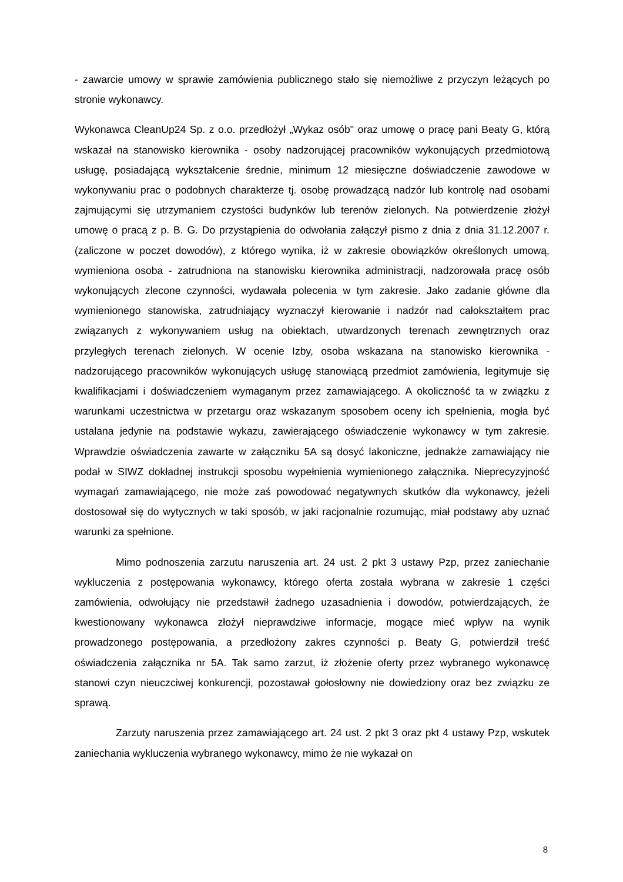- zawarcie umowy w sprawie zamówienia publicznego stało się niemożliwe z przyczyn leżących po stronie wykonawcy.
Wykonawca CleanUp24 Sp. z o.o. przedłożył „Wykaz osób" oraz umowę o pracę pani Beaty G, którą wskazał na stanowisko kierownika - osoby nadzorującej pracowników wykonujących przedmiotową usługę, posiadającą wykształcenie średnie, minimum 12 miesięczne doświadczenie zawodowe w wykonywaniu prac o podobnych charakterze tj. osobę prowadzącą nadzór lub kontrolę nad osobami zajmującymi się utrzymaniem czystości budynków lub terenów zielonych. Na potwierdzenie złożył umowę o pracą z p. B. G. Do przystąpienia do odwołania załączył pismo z dnia z dnia 31.12.2007 r. (zaliczone w poczet dowodów), z którego wynika, iż w zakresie obowiązków określonych umową, wymieniona osoba - zatrudniona na stanowisku kierownika administracji, nadzorowała pracę osób wykonujących zlecone czynności, wydawała polecenia w tym zakresie. Jako zadanie główne dla wymienionego stanowiska, zatrudniający wyznaczył kierowanie i nadzór nad całokształtem prac związanych z wykonywaniem usług na obiektach, utwardzonych terenach zewnętrznych oraz przyległych terenach zielonych. W ocenie Izby, osoba wskazana na stanowisko kierownika - nadzorującego pracowników wykonujących usługę stanowiącą przedmiot zamówienia, legitymuje się kwalifikacjami i doświadczeniem wymaganym przez zamawiającego. A okoliczność ta w związku z warunkami uczestnictwa w przetargu oraz wskazanym sposobem oceny ich spełnienia, mogła być ustalana jedynie na podstawie wykazu, zawierającego oświadczenie wykonawcy w tym zakresie. Wprawdzie oświadczenia zawarte w załączniku 5A są dosyć lakoniczne, jednakże zamawiający nie podał w SIWZ dokładnej instrukcji sposobu wypełnienia wymienionego załącznika. Nieprecyzyjność wymagań zamawiającego, nie może zaś powodować negatywnych skutków dla wykonawcy, jeżeli dostosował się do wytycznych w taki sposób, w jaki racjonalnie rozumując, miał podstawy aby uznać warunki za spełnione.
Mimo podnoszenia zarzutu naruszenia art. 24 ust. 2 pkt 3 ustawy Pzp, przez zaniechanie wykluczenia z postępowania wykonawcy, którego oferta została wybrana w zakresie 1 części zamówienia, odwołujący nie przedstawił żadnego uzasadnienia i dowodów, potwierdzających, że kwestionowany wykonawca złożył nieprawdziwe informacje, mogące mieć wpływ na wynik prowadzonego postępowania, a przedłożony zakres czynności p. Beaty G, potwierdził treść oświadczenia załącznika nr 5A. Tak samo zarzut, iż złożenie oferty przez wybranego wykonawcę stanowi czyn nieuczciwej konkurencji, pozostawał gołosłowny nie dowiedziony oraz bez związku ze sprawą.
Zarzuty naruszenia przez zamawiającego art. 24 ust. 2 pkt 3 oraz pkt 4 ustawy Pzp, wskutek zaniechania wykluczenia wybranego wykonawcy, mimo że nie wykazał on
8